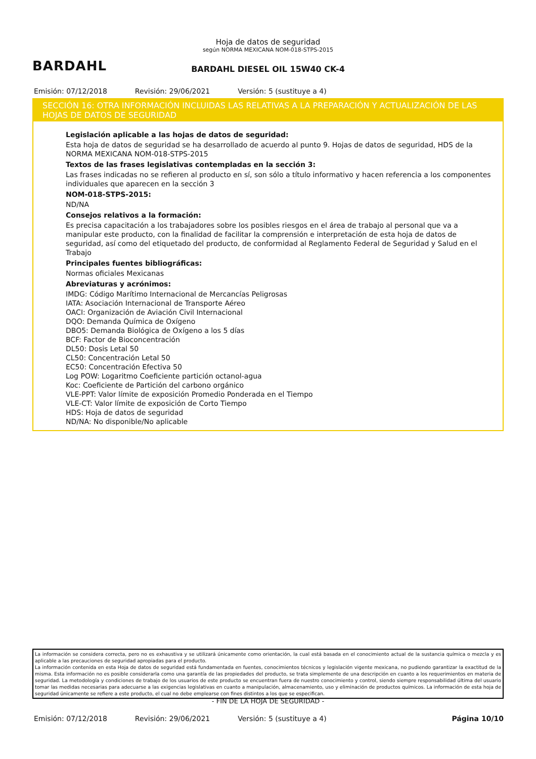BARDAHL
Hoja de datos de seguridad
según NORMA MEXICANA NOM-018-STPS-2015
BARDAHL DIESEL OIL 15W40 CK-4
Emisión: 07/12/2018 Revisión: 29/06/2021 Versión: 5 (sustituye a 4)
SECCIÓN 16: OTRA INFORMACIÓN INCLUIDAS LAS RELATIVAS A LA PREPARACIÓN Y ACTUALIZACIÓN DE LAS HOJAS DE DATOS DE SEGURIDAD
Legislación aplicable a las hojas de datos de seguridad:
Esta hoja de datos de seguridad se ha desarrollado de acuerdo al punto 9. Hojas de datos de seguridad, HDS de la NORMA MEXICANA NOM-018-STPS-2015
Textos de las frases legislativas contempladas en la sección 3:
Las frases indicadas no se refieren al producto en sí, son sólo a título informativo y hacen referencia a los componentes individuales que aparecen en la sección 3
NOM-018-STPS-2015:
ND/NA
Consejos relativos a la formación:
Es precisa capacitación a los trabajadores sobre los posibles riesgos en el área de trabajo al personal que va a manipular este producto, con la finalidad de facilitar la comprensión e interpretación de esta hoja de datos de seguridad, así como del etiquetado del producto, de conformidad al Reglamento Federal de Seguridad y Salud en el Trabajo
Principales fuentes bibliográficas:
Normas oficiales Mexicanas
Abreviaturas y acrónimos:
IMDG: Código Marítimo Internacional de Mercancías Peligrosas
IATA: Asociación Internacional de Transporte Aéreo
OACI: Organización de Aviación Civil Internacional
DQO: Demanda Química de Oxígeno
DBO5: Demanda Biológica de Oxígeno a los 5 días
BCF: Factor de Bioconcentración
DL50: Dosis Letal 50
CL50: Concentración Letal 50
EC50: Concentración Efectiva 50
Log POW: Logaritmo Coeficiente partición octanol-agua
Koc: Coeficiente de Partición del carbono orgánico
VLE-PPT: Valor límite de exposición Promedio Ponderada en el Tiempo
VLE-CT: Valor límite de exposición de Corto Tiempo
HDS: Hoja de datos de seguridad
ND/NA: No disponible/No aplicable
La información se considera correcta, pero no es exhaustiva y se utilizará únicamente como orientación, la cual está basada en el conocimiento actual de la sustancia química o mezcla y es aplicable a las precauciones de seguridad apropiadas para el producto.
La información contenida en esta Hoja de datos de seguridad está fundamentada en fuentes, conocimientos técnicos y legislación vigente mexicana, no pudiendo garantizar la exactitud de la misma. Esta información no es posible considerarla como una garantía de las propiedades del producto, se trata simplemente de una descripción en cuanto a los requerimientos en materia de seguridad. La metodología y condiciones de trabajo de los usuarios de este producto se encuentran fuera de nuestro conocimiento y control, siendo siempre responsabilidad última del usuario tomar las medidas necesarias para adecuarse a las exigencias legislativas en cuanto a manipulación, almacenamiento, uso y eliminación de productos químicos. La información de esta hoja de seguridad únicamente se refiere a este producto, el cual no debe emplearse con fines distintos a los que se especifican.
- FIN DE LA HOJA DE SEGURIDAD -
Emisión: 07/12/2018 Revisión: 29/06/2021 Versión: 5 (sustituye a 4) Página 10/10